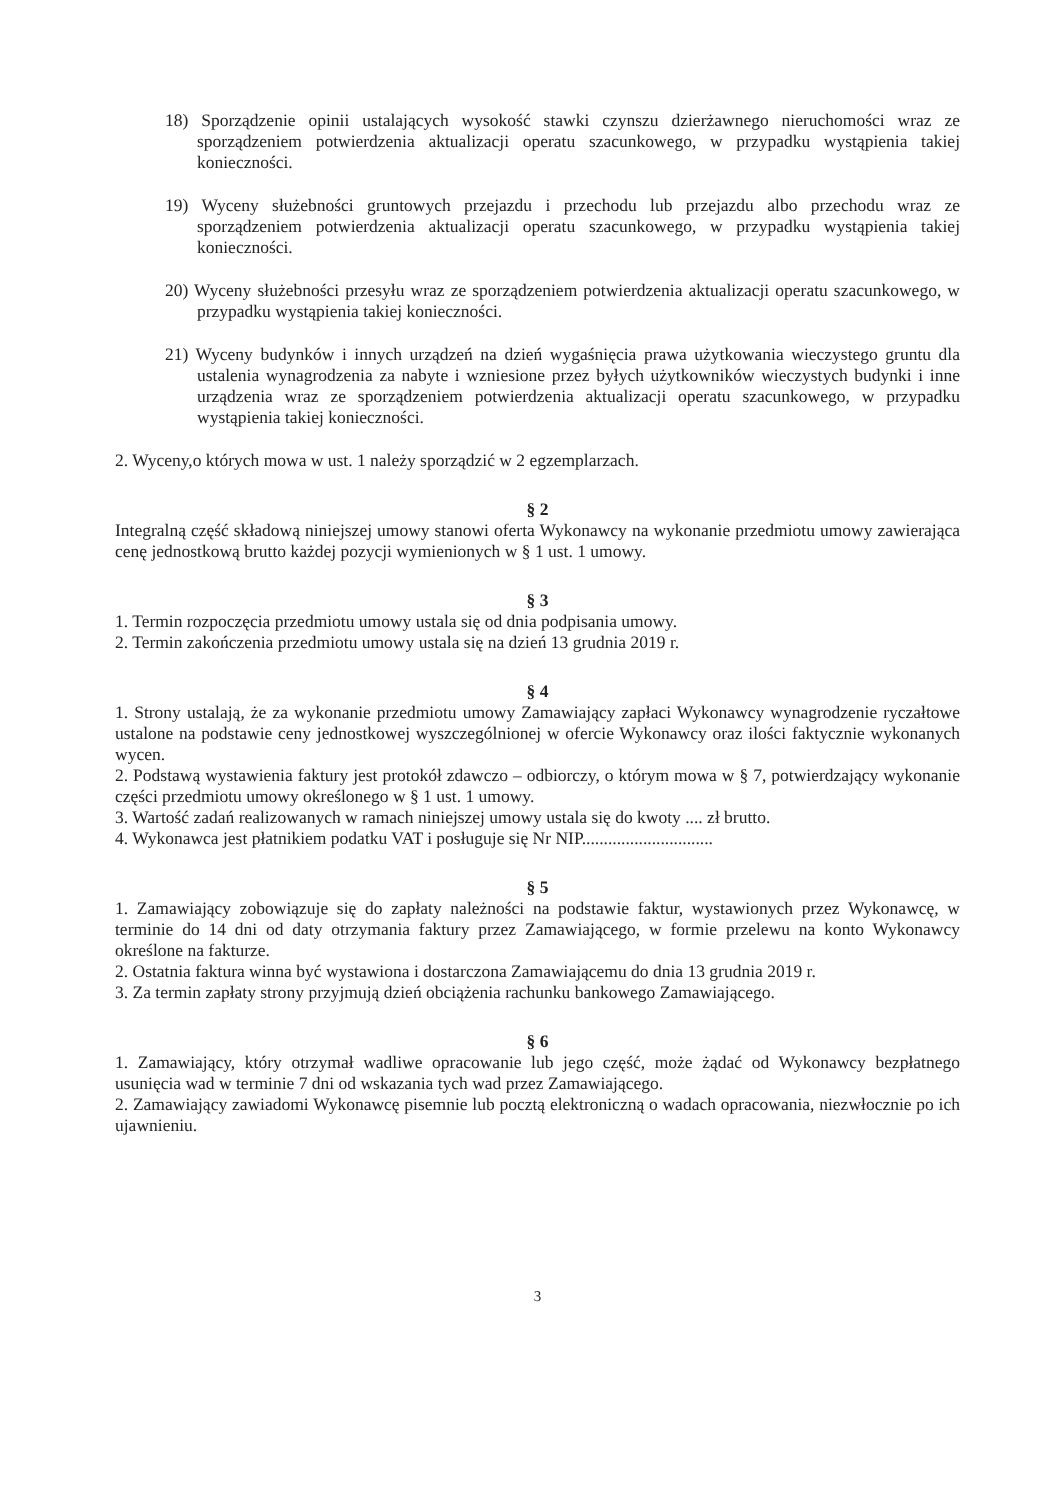18) Sporządzenie opinii ustalających wysokość stawki czynszu dzierżawnego nieruchomości wraz ze sporządzeniem potwierdzenia aktualizacji operatu szacunkowego, w przypadku wystąpienia takiej konieczności.
19) Wyceny służebności gruntowych przejazdu i przechodu lub przejazdu albo przechodu wraz ze sporządzeniem potwierdzenia aktualizacji operatu szacunkowego, w przypadku wystąpienia takiej konieczności.
20) Wyceny służebności przesyłu wraz ze sporządzeniem potwierdzenia aktualizacji operatu szacunkowego, w przypadku wystąpienia takiej konieczności.
21) Wyceny budynków i innych urządzeń na dzień wygaśnięcia prawa użytkowania wieczystego gruntu dla ustalenia wynagrodzenia za nabyte i wzniesione przez byłych użytkowników wieczystych budynki i inne urządzenia wraz ze sporządzeniem potwierdzenia aktualizacji operatu szacunkowego, w przypadku wystąpienia takiej konieczności.
2. Wyceny,o których mowa w ust. 1 należy sporządzić w 2 egzemplarzach.
§ 2
Integralną część składową niniejszej umowy stanowi oferta Wykonawcy na wykonanie przedmiotu umowy zawierająca cenę jednostkową brutto każdej pozycji wymienionych w § 1 ust. 1 umowy.
§ 3
1. Termin rozpoczęcia przedmiotu umowy ustala się od dnia podpisania umowy.
2. Termin zakończenia przedmiotu umowy ustala się na dzień 13 grudnia 2019 r.
§ 4
1. Strony ustalają, że za wykonanie przedmiotu umowy Zamawiający zapłaci Wykonawcy wynagrodzenie ryczałtowe ustalone na podstawie ceny jednostkowej wyszczególnionej w ofercie Wykonawcy oraz ilości faktycznie wykonanych wycen.
2. Podstawą wystawienia faktury jest protokół zdawczo – odbiorczy, o którym mowa w § 7, potwierdzający wykonanie części przedmiotu umowy określonego w § 1 ust. 1 umowy.
3. Wartość zadań realizowanych w ramach niniejszej umowy ustala się do kwoty .... zł brutto.
4. Wykonawca jest płatnikiem podatku VAT i posługuje się Nr NIP..............................
§ 5
1. Zamawiający zobowiązuje się do zapłaty należności na podstawie faktur, wystawionych przez Wykonawcę, w terminie do 14 dni od daty otrzymania faktury przez Zamawiającego, w formie przelewu na konto Wykonawcy określone na fakturze.
2. Ostatnia faktura winna być wystawiona i dostarczona Zamawiającemu do dnia 13 grudnia 2019 r.
3. Za termin zapłaty strony przyjmują dzień obciążenia rachunku bankowego Zamawiającego.
§ 6
1. Zamawiający, który otrzymał wadliwe opracowanie lub jego część, może żądać od Wykonawcy bezpłatnego usunięcia wad w terminie 7 dni od wskazania tych wad przez Zamawiającego.
2. Zamawiający zawiadomi Wykonawcę pisemnie lub pocztą elektroniczną o wadach opracowania, niezwłocznie po ich ujawnieniu.
3